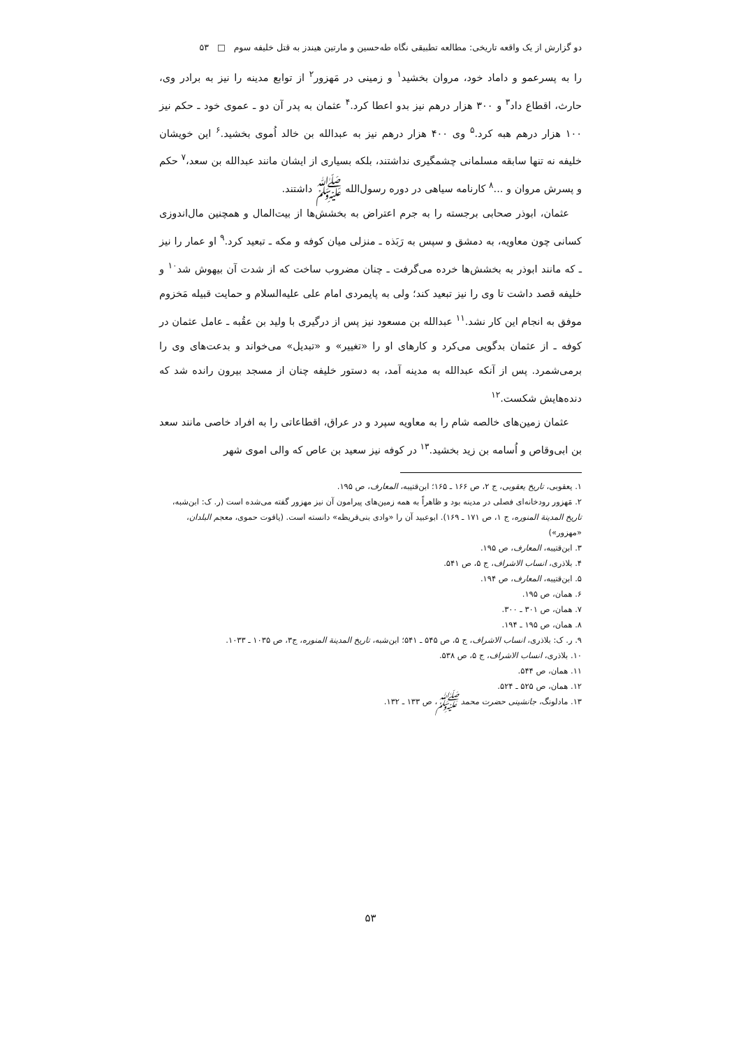دو گزارش از یک واقعه تاریخی: مطالعه تطبیقی نگاه طه‌حسین و مارتین هیندز به قتل خلیفه سوم □ ۵۳
را به پسرعمو و داماد خود، مروان بخشید<sup>۱</sup> و زمینی در مَهزور<sup>۲</sup> از توابع مدینه را نیز به برادر وی، حارث، اقطاع داد<sup>۳</sup> و ۳۰۰ هزار درهم نیز بدو اعطا کرد.<sup>۴</sup> عثمان به پدر آن دو ـ عموی خود ـ حکم نیز ۱۰۰ هزار درهم هبه کرد.<sup>۵</sup> وی ۴۰۰ هزار درهم نیز به عبدالله بن خالد اُموی بخشید.<sup>۶</sup> این خویشان خلیفه نه تنها سابقه مسلمانی چشمگیری نداشتند، بلکه بسیاری از ایشان مانند عبدالله بن سعد،<sup>۷</sup> حکم و پسرش مروان و ...<sup>۸</sup> کارنامه سیاهی در دوره رسول‌الله ﷺ داشتند.
عثمان، ابوذر صحابی برجسته را به جرم اعتراض به بخشش‌ها از بیت‌المال و همچنین مال‌اندوزی کسانی چون معاویه، به دمشق و سپس به رَبَذه ـ منزلی میان کوفه و مکه ـ تبعید کرد.<sup>۹</sup> او عمار را نیز ـ که مانند ابوذر به بخشش‌ها خرده می‌گرفت ـ چنان مضروب ساخت که از شدت آن بیهوش شد<sup>۱۰</sup> و خلیفه قصد داشت تا وی را نیز تبعید کند؛ ولی به پایمردی امام علی علیه‌السلام و حمایت قبیله مَخزوم موفق به انجام این کار نشد.<sup>۱۱</sup> عبدالله بن مسعود نیز پس از درگیری با ولید بن عقُبه ـ عامل عثمان در کوفه ـ از عثمان بدگویی می‌کرد و کارهای او را «تغییر» و «تبدیل» می‌خواند و بدعت‌های وی را برمی‌شمرد. پس از آنکه عبدالله به مدینه آمد، به دستور خلیفه چنان از مسجد بیرون رانده شد که دنده‌هایش شکست.<sup>۱۲</sup>
عثمان زمین‌های خالصه شام را به معاویه سپرد و در عراق، اقطاعاتی را به افراد خاصی مانند سعد بن ابی‌وقاص و اُسامه بن زید بخشید.<sup>۱۳</sup> در کوفه نیز سعید بن عاص که والی اموی شهر
۱. یعقوبی، تاریخ یعقوبی، ج ۲، ص ۱۶۶ ـ ۱۶۵؛ ابن‌قتیبه، المعارف، ص ۱۹۵.
۲. مَهزور رودخانه‌ای فصلی در مدینه بود و ظاهراً به همه زمین‌های پیرامون آن نیز مهزور گفته می‌شده است (ر. ک: ابن‌شبه، تاریخ المدینة المنوره، ج ۱، ص ۱۷۱ ـ ۱۶۹). ابوعبید آن را «وادی بنی‌قریظه» دانسته است. (یاقوت حموی، معجم البلدان، «مهزور»)
۳. ابن‌قتیبه، المعارف، ص ۱۹۵.
۴. بلاذری، انساب الاشراف، ج ۵، ص ۵۴۱.
۵. ابن‌قتیبه، المعارف، ص ۱۹۴.
۶. همان، ص ۱۹۵.
۷. همان، ص ۳۰۱ ـ ۳۰۰.
۸. همان، ص ۱۹۵ ـ ۱۹۴.
۹. ر. ک: بلاذری، انساب الاشراف، ج ۵، ص ۵۴۵ ـ ۵۴۱؛ ابن‌شبه، تاریخ المدینة المنوره، ج۳، ص ۱۰۳۵ ـ ۱۰۳۳.
۱۰. بلاذری، انساب الاشراف، ج ۵، ص ۵۳۸.
۱۱. همان، ص ۵۴۴.
۱۲. همان، ص ۵۲۵ ـ ۵۲۴.
۱۳. مادلونگ، جانشینی حضرت محمد ﷺ، ص ۱۳۳ ـ ۱۳۲.
۵۳